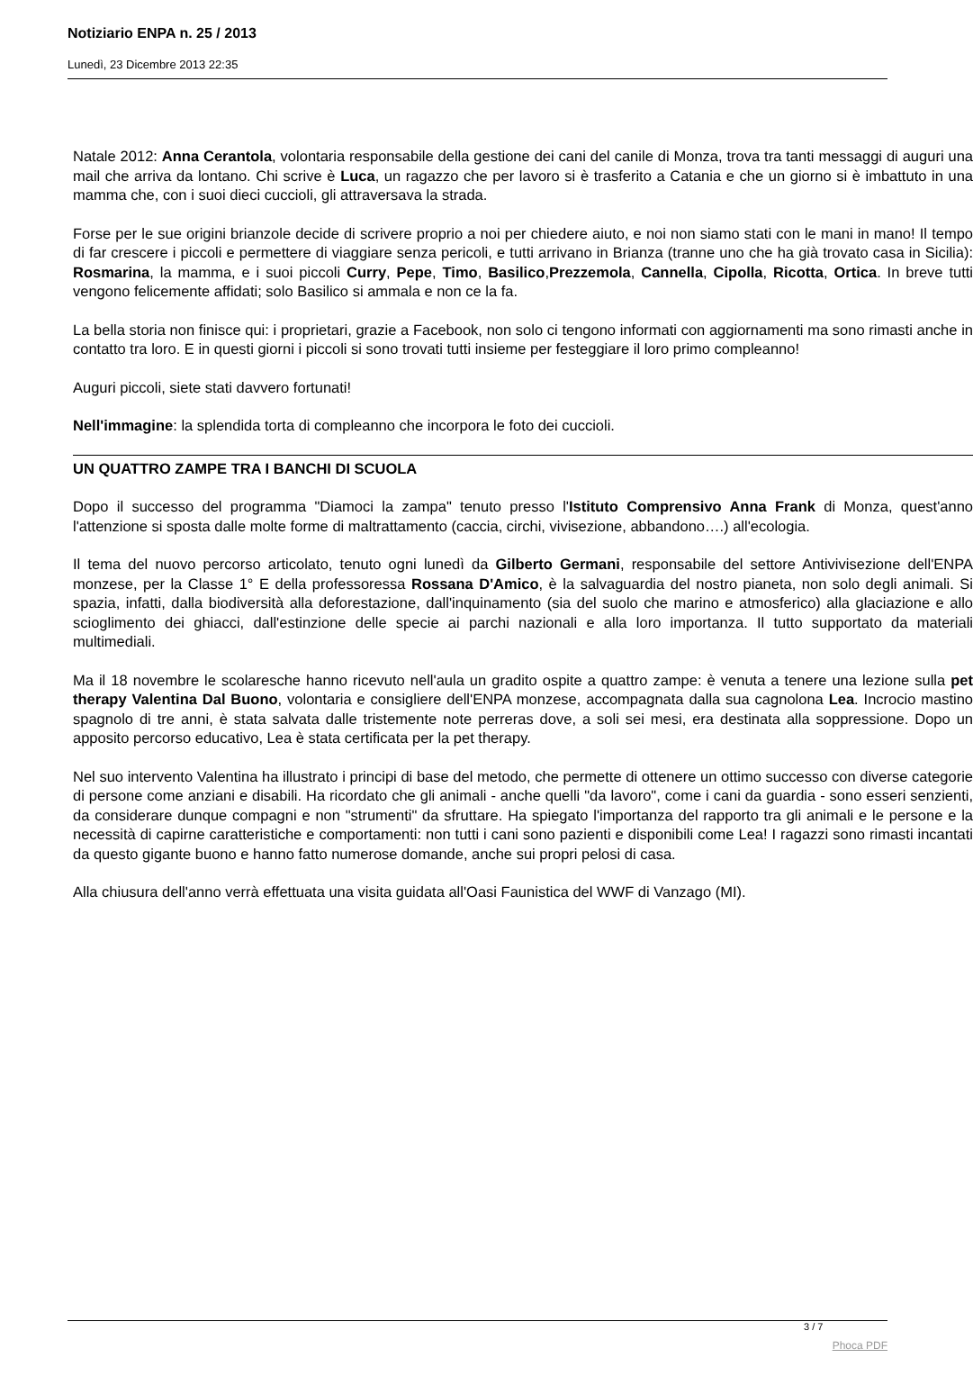Notiziario ENPA n. 25 / 2013
Lunedì, 23 Dicembre 2013 22:35
Natale 2012: Anna Cerantola, volontaria responsabile della gestione dei cani del canile di Monza, trova tra tanti messaggi di auguri una mail che arriva da lontano. Chi scrive è Luca, un ragazzo che per lavoro si è trasferito a Catania e che un giorno si è imbattuto in una mamma che, con i suoi dieci cuccioli, gli attraversava la strada.
Forse per le sue origini brianzole decide di scrivere proprio a noi per chiedere aiuto, e noi non siamo stati con le mani in mano! Il tempo di far crescere i piccoli e permettere di viaggiare senza pericoli, e tutti arrivano in Brianza (tranne uno che ha già trovato casa in Sicilia): Rosmarina, la mamma, e i suoi piccoli Curry, Pepe, Timo, Basilico,Prezzemola, Cannella, Cipolla, Ricotta, Ortica. In breve tutti vengono felicemente affidati; solo Basilico si ammala e non ce la fa.
La bella storia non finisce qui: i proprietari, grazie a Facebook, non solo ci tengono informati con aggiornamenti ma sono rimasti anche in contatto tra loro. E in questi giorni i piccoli si sono trovati tutti insieme per festeggiare il loro primo compleanno!
Auguri piccoli, siete stati davvero fortunati!
Nell'immagine: la splendida torta di compleanno che incorpora le foto dei cuccioli.
UN QUATTRO ZAMPE TRA I BANCHI DI SCUOLA
Dopo il successo del programma "Diamoci la zampa" tenuto presso l'Istituto Comprensivo Anna Frank di Monza, quest'anno l'attenzione si sposta dalle molte forme di maltrattamento (caccia, circhi, vivisezione, abbandono….) all'ecologia.
Il tema del nuovo percorso articolato, tenuto ogni lunedì da Gilberto Germani, responsabile del settore Antivivisezione dell'ENPA monzese, per la Classe 1° E della professoressa Rossana D'Amico, è la salvaguardia del nostro pianeta, non solo degli animali. Si spazia, infatti, dalla biodiversità alla deforestazione, dall'inquinamento (sia del suolo che marino e atmosferico) alla glaciazione e allo scioglimento dei ghiacci, dall'estinzione delle specie ai parchi nazionali e alla loro importanza. Il tutto supportato da materiali multimediali.
Ma il 18 novembre le scolaresche hanno ricevuto nell'aula un gradito ospite a quattro zampe: è venuta a tenere una lezione sulla pet therapy Valentina Dal Buono, volontaria e consigliere dell'ENPA monzese, accompagnata dalla sua cagnolona Lea. Incrocio mastino spagnolo di tre anni, è stata salvata dalle tristemente note perreras dove, a soli sei mesi, era destinata alla soppressione. Dopo un apposito percorso educativo, Lea è stata certificata per la pet therapy.
Nel suo intervento Valentina ha illustrato i principi di base del metodo, che permette di ottenere un ottimo successo con diverse categorie di persone come anziani e disabili. Ha ricordato che gli animali - anche quelli "da lavoro", come i cani da guardia - sono esseri senzienti, da considerare dunque compagni e non "strumenti" da sfruttare. Ha spiegato l'importanza del rapporto tra gli animali e le persone e la necessità di capirne caratteristiche e comportamenti: non tutti i cani sono pazienti e disponibili come Lea! I ragazzi sono rimasti incantati da questo gigante buono e hanno fatto numerose domande, anche sui propri pelosi di casa.
Alla chiusura dell'anno verrà effettuata una visita guidata all'Oasi Faunistica del WWF di Vanzago (MI).
3 / 7
Phoca PDF